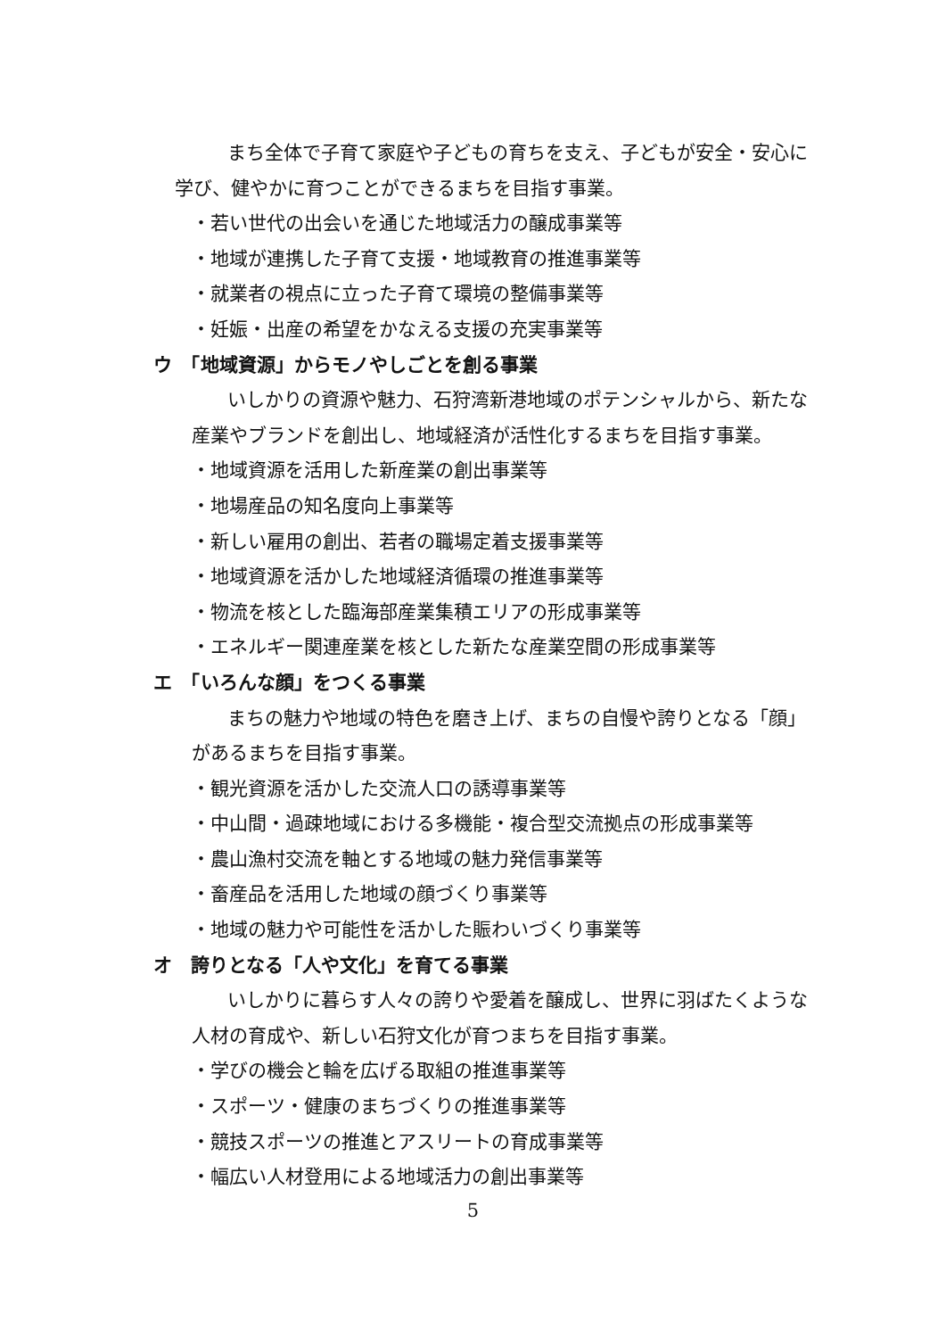まち全体で子育て家庭や子どもの育ちを支え、子どもが安全・安心に
　学び、健やかに育つことができるまちを目指す事業。
・若い世代の出会いを通じた地域活力の醸成事業等
・地域が連携した子育て支援・地域教育の推進事業等
・就業者の視点に立った子育て環境の整備事業等
・妊娠・出産の希望をかなえる支援の充実事業等
ウ　「地域資源」からモノやしごとを創る事業
いしかりの資源や魅力、石狩湾新港地域のポテンシャルから、新たな
産業やブランドを創出し、地域経済が活性化するまちを目指す事業。
・地域資源を活用した新産業の創出事業等
・地場産品の知名度向上事業等
・新しい雇用の創出、若者の職場定着支援事業等
・地域資源を活かした地域経済循環の推進事業等
・物流を核とした臨海部産業集積エリアの形成事業等
・エネルギー関連産業を核とした新たな産業空間の形成事業等
エ　「いろんな顔」をつくる事業
まちの魅力や地域の特色を磨き上げ、まちの自慢や誇りとなる「顔」
があるまちを目指す事業。
・観光資源を活かした交流人口の誘導事業等
・中山間・過疎地域における多機能・複合型交流拠点の形成事業等
・農山漁村交流を軸とする地域の魅力発信事業等
・畜産品を活用した地域の顔づくり事業等
・地域の魅力や可能性を活かした賑わいづくり事業等
オ　誇りとなる「人や文化」を育てる事業
いしかりに暮らす人々の誇りや愛着を醸成し、世界に羽ばたくような
人材の育成や、新しい石狩文化が育つまちを目指す事業。
・学びの機会と輪を広げる取組の推進事業等
・スポーツ・健康のまちづくりの推進事業等
・競技スポーツの推進とアスリートの育成事業等
・幅広い人材登用による地域活力の創出事業等
5